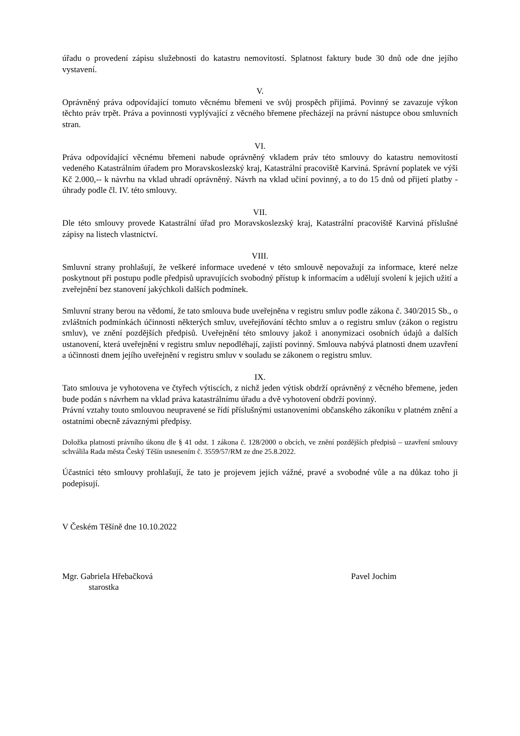úřadu o provedení zápisu služebnosti do katastru nemovitostí. Splatnost faktury bude 30 dnů ode dne jejího vystavení.
V.
Oprávněný práva odpovídající tomuto věcnému břemeni ve svůj prospěch přijímá. Povinný se zavazuje výkon těchto práv trpět. Práva a povinnosti vyplývající z věcného břemene přecházejí na právní nástupce obou smluvních stran.
VI.
Práva odpovídající věcnému břemeni nabude oprávněný vkladem práv této smlouvy do katastru nemovitostí vedeného Katastrálním úřadem pro Moravskoslezský kraj, Katastrální pracoviště Karviná. Správní poplatek ve výši Kč 2.000,-- k návrhu na vklad uhradí oprávněný. Návrh na vklad učiní povinný, a to do 15 dnů od přijetí platby - úhrady podle čl. IV. této smlouvy.
VII.
Dle této smlouvy provede Katastrální úřad pro Moravskoslezský kraj, Katastrální pracoviště Karviná příslušné zápisy na listech vlastnictví.
VIII.
Smluvní strany prohlašují, že veškeré informace uvedené v této smlouvě nepovažují za informace, které nelze poskytnout při postupu podle předpisů upravujících svobodný přístup k informacím a udělují svolení k jejich užití a zveřejnění bez stanovení jakýchkoli dalších podmínek.
Smluvní strany berou na vědomí, že tato smlouva bude uveřejněna v registru smluv podle zákona č. 340/2015 Sb., o zvláštních podmínkách účinnosti některých smluv, uveřejňování těchto smluv a o registru smluv (zákon o registru smluv), ve znění pozdějších předpisů. Uveřejnění této smlouvy jakož i anonymizaci osobních údajů a dalších ustanovení, která uveřejnění v registru smluv nepodléhají, zajistí povinný. Smlouva nabývá platnosti dnem uzavření a účinnosti dnem jejího uveřejnění v registru smluv v souladu se zákonem o registru smluv.
IX.
Tato smlouva je vyhotovena ve čtyřech výtiscích, z nichž jeden výtisk obdrží oprávněný z věcného břemene, jeden bude podán s návrhem na vklad práva katastrálnímu úřadu a dvě vyhotovení obdrží povinný.
Právní vztahy touto smlouvou neupravené se řídí příslušnými ustanoveními občanského zákoníku v platném znění a ostatními obecně závaznými předpisy.
Doložka platnosti právního úkonu dle § 41 odst. 1 zákona č. 128/2000 o obcích, ve znění pozdějších předpisů – uzavření smlouvy schválila Rada města Český Těšín usnesením č. 3559/57/RM ze dne 25.8.2022.
Účastníci této smlouvy prohlašují, že tato je projevem jejich vážné, pravé a svobodné vůle a na důkaz toho ji podepisují.
V Českém Těšíně dne 10.10.2022
Mgr. Gabriela Hřebačková
starostka
Pavel Jochim